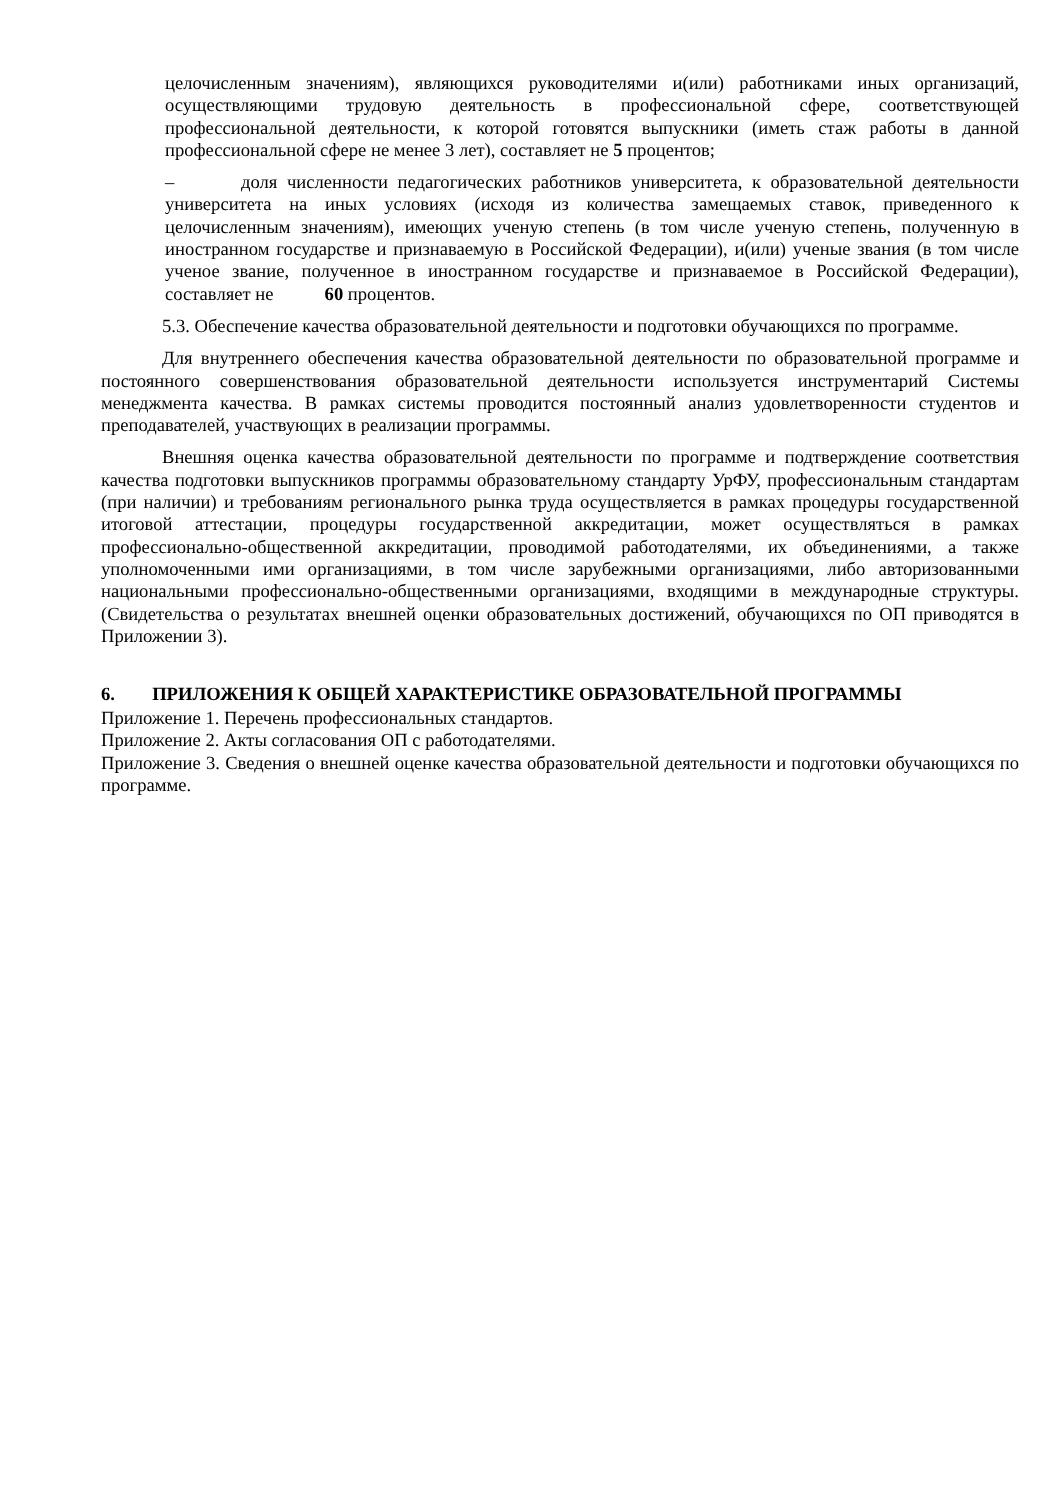целочисленным значениям), являющихся руководителями и(или) работниками иных организаций, осуществляющими трудовую деятельность в профессиональной сфере, соответствующей профессиональной деятельности, к которой готовятся выпускники (иметь стаж работы в данной профессиональной сфере не менее 3 лет), составляет не 5 процентов;
– доля численности педагогических работников университета, к образовательной деятельности университета на иных условиях (исходя из количества замещаемых ставок, приведенного к целочисленным значениям), имеющих ученую степень (в том числе ученую степень, полученную в иностранном государстве и признаваемую в Российской Федерации), и(или) ученые звания (в том числе ученое звание, полученное в иностранном государстве и признаваемое в Российской Федерации), составляет не 60 процентов.
5.3. Обеспечение качества образовательной деятельности и подготовки обучающихся по программе.
Для внутреннего обеспечения качества образовательной деятельности по образовательной программе и постоянного совершенствования образовательной деятельности используется инструментарий Системы менеджмента качества. В рамках системы проводится постоянный анализ удовлетворенности студентов и преподавателей, участвующих в реализации программы.
Внешняя оценка качества образовательной деятельности по программе и подтверждение соответствия качества подготовки выпускников программы образовательному стандарту УрФУ, профессиональным стандартам (при наличии) и требованиям регионального рынка труда осуществляется в рамках процедуры государственной итоговой аттестации, процедуры государственной аккредитации, может осуществляться в рамках профессионально-общественной аккредитации, проводимой работодателями, их объединениями, а также уполномоченными ими организациями, в том числе зарубежными организациями, либо авторизованными национальными профессионально-общественными организациями, входящими в международные структуры. (Свидетельства о результатах внешней оценки образовательных достижений, обучающихся по ОП приводятся в Приложении 3).
6. ПРИЛОЖЕНИЯ К ОБЩЕЙ ХАРАКТЕРИСТИКЕ ОБРАЗОВАТЕЛЬНОЙ ПРОГРАММЫ
Приложение 1. Перечень профессиональных стандартов.
Приложение 2. Акты согласования ОП с работодателями.
Приложение 3. Сведения о внешней оценке качества образовательной деятельности и подготовки обучающихся по программе.